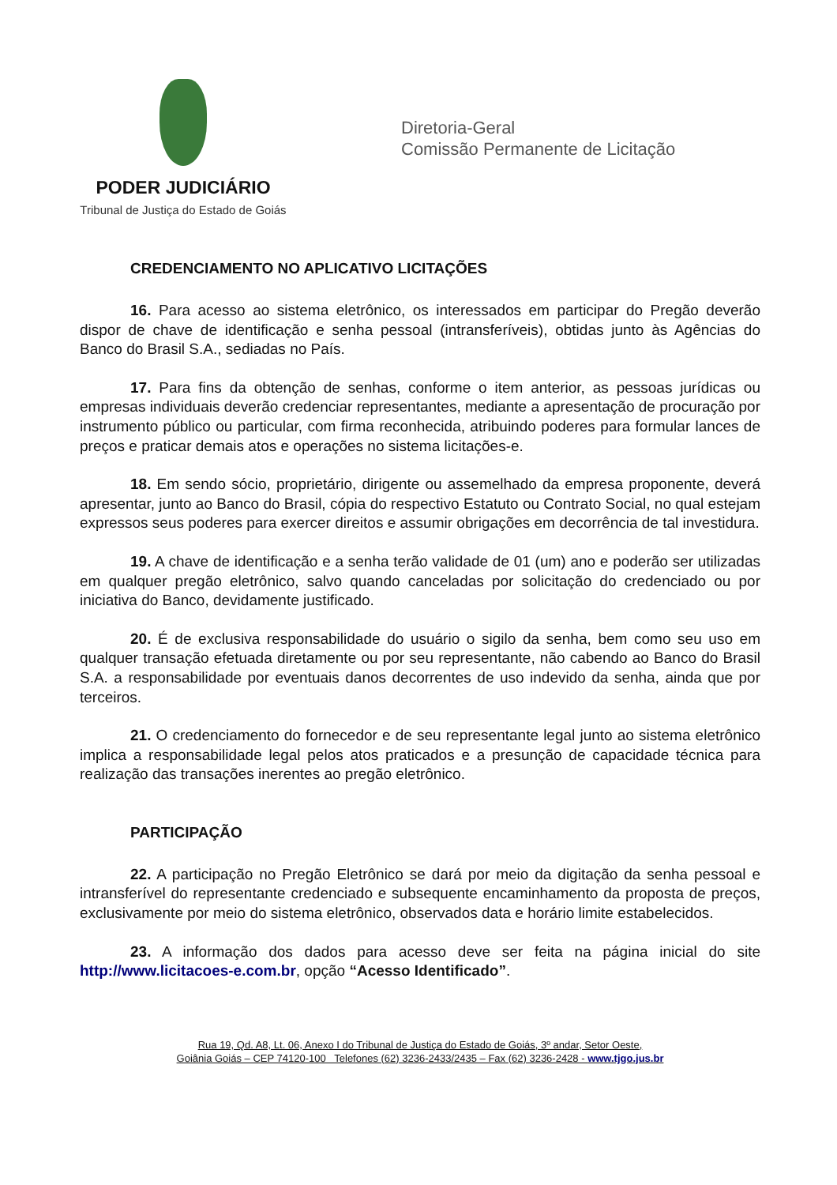PODER JUDICIÁRIO
Tribunal de Justiça do Estado de Goiás
Diretoria-Geral
Comissão Permanente de Licitação
CREDENCIAMENTO NO APLICATIVO LICITAÇÕES
16. Para acesso ao sistema eletrônico, os interessados em participar do Pregão deverão dispor de chave de identificação e senha pessoal (intransferíveis), obtidas junto às Agências do Banco do Brasil S.A., sediadas no País.
17. Para fins da obtenção de senhas, conforme o item anterior, as pessoas jurídicas ou empresas individuais deverão credenciar representantes, mediante a apresentação de procuração por instrumento público ou particular, com firma reconhecida, atribuindo poderes para formular lances de preços e praticar demais atos e operações no sistema licitações-e.
18. Em sendo sócio, proprietário, dirigente ou assemelhado da empresa proponente, deverá apresentar, junto ao Banco do Brasil, cópia do respectivo Estatuto ou Contrato Social, no qual estejam expressos seus poderes para exercer direitos e assumir obrigações em decorrência de tal investidura.
19. A chave de identificação e a senha terão validade de 01 (um) ano e poderão ser utilizadas em qualquer pregão eletrônico, salvo quando canceladas por solicitação do credenciado ou por iniciativa do Banco, devidamente justificado.
20. É de exclusiva responsabilidade do usuário o sigilo da senha, bem como seu uso em qualquer transação efetuada diretamente ou por seu representante, não cabendo ao Banco do Brasil S.A. a responsabilidade por eventuais danos decorrentes de uso indevido da senha, ainda que por terceiros.
21. O credenciamento do fornecedor e de seu representante legal junto ao sistema eletrônico implica a responsabilidade legal pelos atos praticados e a presunção de capacidade técnica para realização das transações inerentes ao pregão eletrônico.
PARTICIPAÇÃO
22. A participação no Pregão Eletrônico se dará por meio da digitação da senha pessoal e intransferível do representante credenciado e subsequente encaminhamento da proposta de preços, exclusivamente por meio do sistema eletrônico, observados data e horário limite estabelecidos.
23. A informação dos dados para acesso deve ser feita na página inicial do site http://www.licitacoes-e.com.br, opção “Acesso Identificado”.
Rua 19, Qd. A8, Lt. 06, Anexo I do Tribunal de Justiça do Estado de Goiás, 3º andar, Setor Oeste,
Goiânia Goiás – CEP 74120-100 Telefones (62) 3236-2433/2435 – Fax (62) 3236-2428 - www.tjgo.jus.br